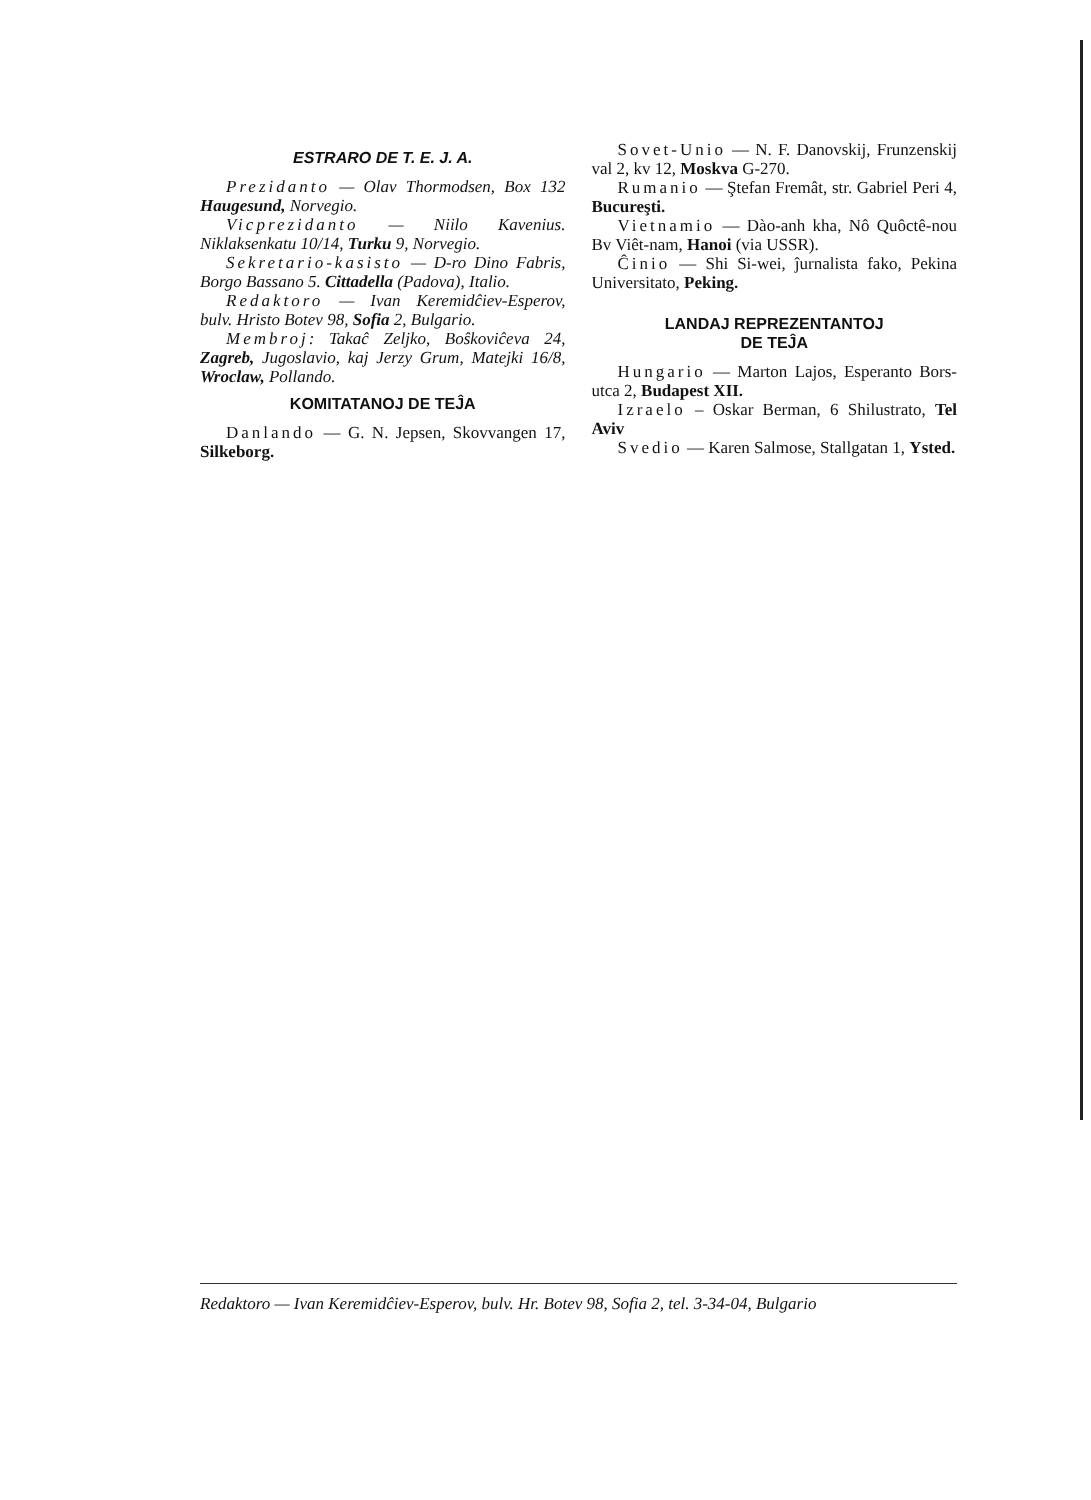ESTRARO DE T. E. J. A.
Prezidanto — Olav Thormodsen, Box 132 Haugesund, Norvegio.
Vicprezidanto — Niilo Kavenius. Niklaksenkatu 10/14, Turku 9, Norvegio.
Sekretario-kasisto — D-ro Dino Fabris, Borgo Bassano 5. Cittadella (Padova), Italio.
Redaktoro — Ivan Keremidĉiev-Esperov, bulv. Hristo Botev 98, Sofia 2, Bulgario.
Membroj: Takaĉ Zeljko, Boŝkoviĉeva 24, Zagreb, Jugoslavio, kaj Jerzy Grum, Matejki 16/8, Wroclaw, Pollando.
KOMITATANOJ DE TEĴA
Danlando — G. N. Jepsen, Skovvangen 17, Silkeborg.
Sovet-Unio — N. F. Danovskij, Frunzenskij val 2, kv 12, Moskva G-270.
Rumanio — Ştefan Fremât, str. Gabriel Peri 4, Bucureşti.
Vietnamio — Dào-anh kha, Nô Quôctê-nou Bv Viêt-nam, Hanoi (via USSR).
Ĉinio — Shi Si-wei, ĵurnalista fako, Pekina Universitato, Peking.
LANDAJ REPREZENTANTOJ
DE TEĴA
Hungario — Marton Lajos, Esperanto Bors-utca 2, Budapest XII.
Izraelo – Oskar Berman, 6 Shilustrato, Tel Aviv
Svedio — Karen Salmose, Stallgatan 1, Ysted.
Redaktoro — Ivan Keremidĉiev-Esperov, bulv. Hr. Botev 98, Sofia 2, tel. 3-34-04, Bulgario